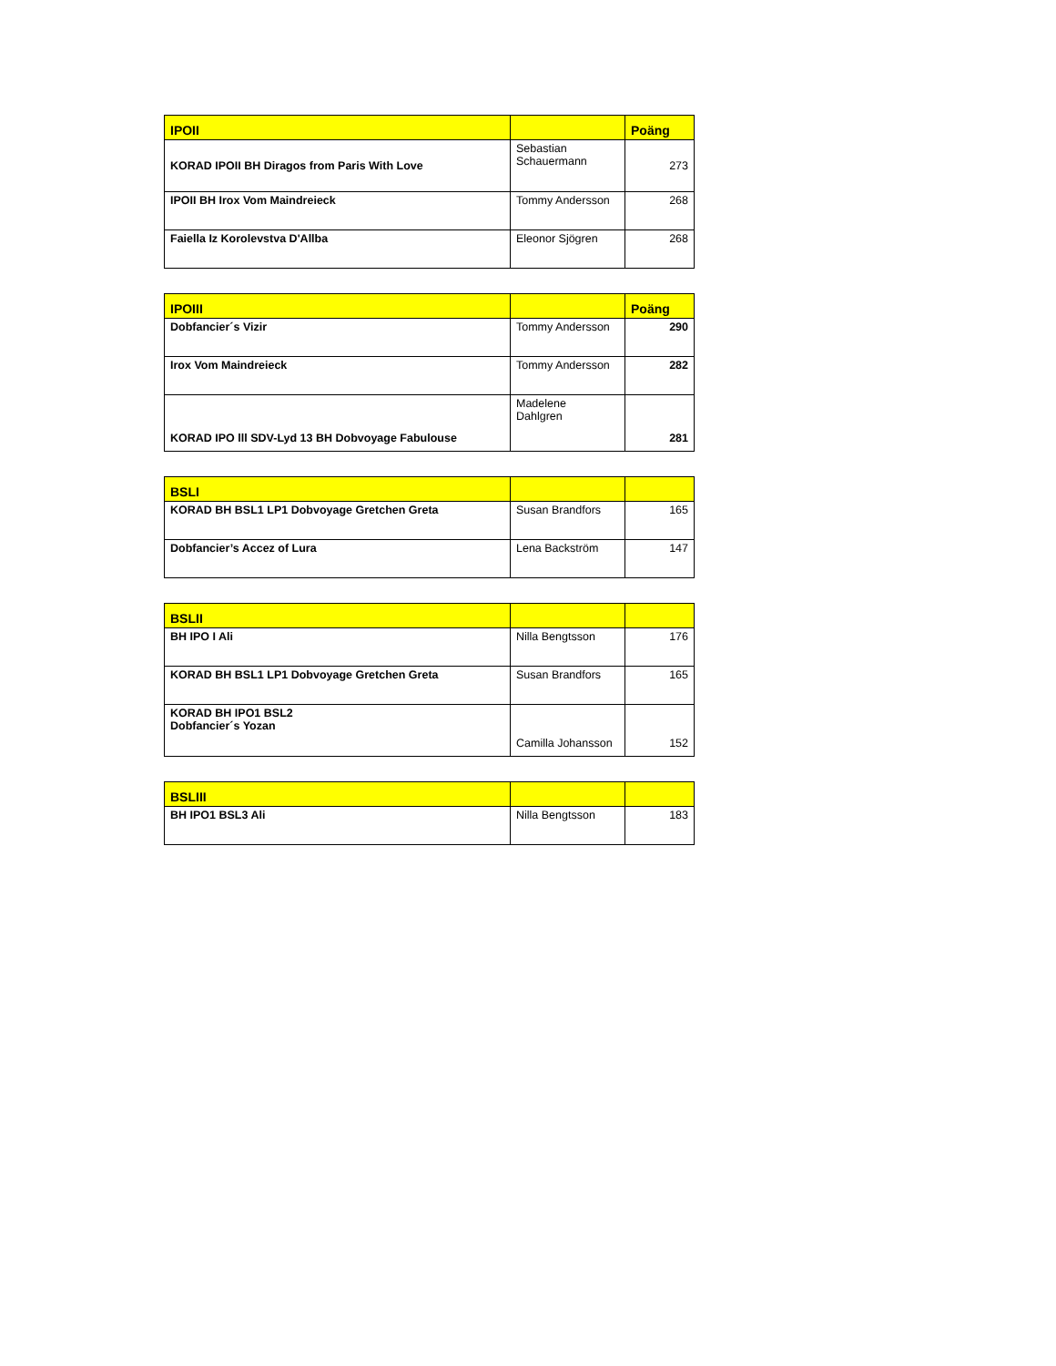| IPOII | | Poäng |
| --- | --- | --- |
| KORAD IPOII BH Diragos from Paris With Love | Sebastian Schauermann | 273 |
| IPOII BH Irox Vom Maindreieck | Tommy Andersson | 268 |
| Faiella Iz Korolevstva D'Allba | Eleonor Sjögren | 268 |
| IPOIII | | Poäng |
| --- | --- | --- |
| Dobfancier´s Vizir | Tommy Andersson | 290 |
| Irox Vom Maindreieck | Tommy Andersson | 282 |
| KORAD IPO lll SDV-Lyd 13 BH Dobvoyage Fabulouse | Madelene Dahlgren | 281 |
| BSLI | | |
| --- | --- | --- |
| KORAD BH BSL1 LP1 Dobvoyage Gretchen Greta | Susan Brandfors | 165 |
| Dobfancier’s Accez of Lura | Lena Backström | 147 |
| BSLII | | |
| --- | --- | --- |
| BH IPO I Ali | Nilla Bengtsson | 176 |
| KORAD BH BSL1 LP1 Dobvoyage Gretchen Greta | Susan Brandfors | 165 |
| KORAD BH IPO1 BSL2 Dobfancier´s Yozan | Camilla Johansson | 152 |
| BSLIII | | |
| --- | --- | --- |
| BH IPO1 BSL3 Ali | Nilla Bengtsson | 183 |